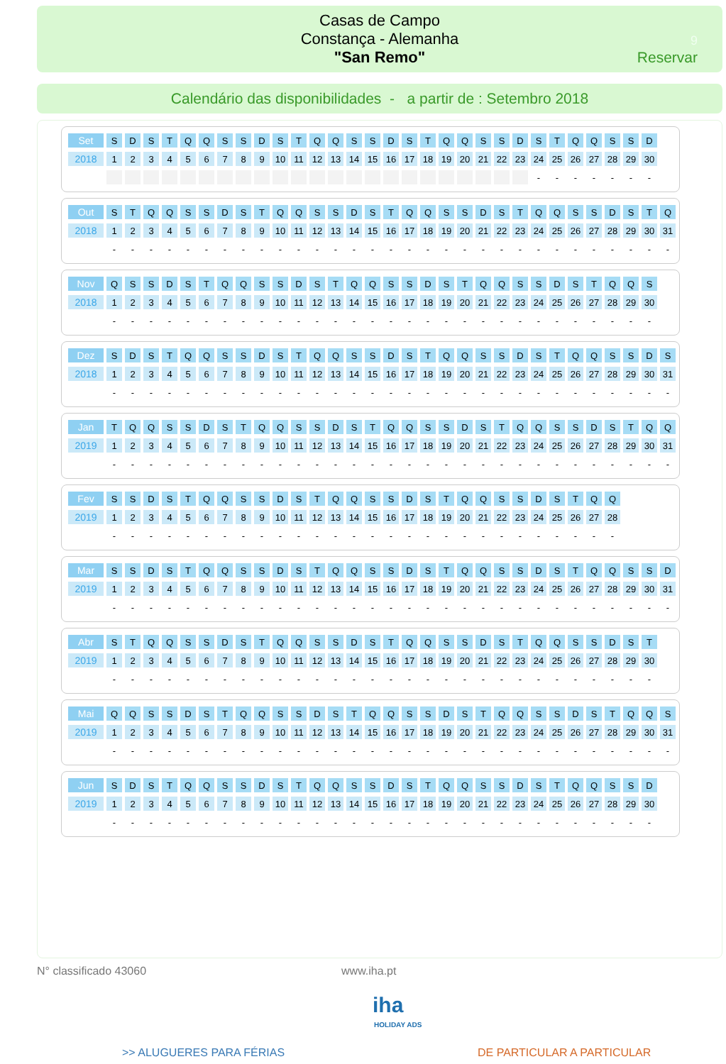Casas de Campo
Constança - Alemanha
"San Remo"
9
Reservar
Calendário das disponibilidades - a partir de : Setembro 2018
| Set | S | D | S | T | Q | Q | S | S | D | S | T | Q | Q | S | S | D | S | T | Q | Q | S | S | D | S | T | Q | Q | S | S | D |
| 2018 | 1 | 2 | 3 | 4 | 5 | 6 | 7 | 8 | 9 | 10 | 11 | 12 | 13 | 14 | 15 | 16 | 17 | 18 | 19 | 20 | 21 | 22 | 23 | 24 | 25 | 26 | 27 | 28 | 29 | 30 |
| | | | | | | | | | | | | | | | | | | | | | | | | - | - | - | - | - | - | - |
| Out | S | T | Q | Q | S | S | D | S | T | Q | Q | S | S | D | S | T | Q | Q | S | S | D | S | T | Q | Q | S | S | D | S | T | Q |
| 2018 | 1 | 2 | 3 | 4 | 5 | 6 | 7 | 8 | 9 | 10 | 11 | 12 | 13 | 14 | 15 | 16 | 17 | 18 | 19 | 20 | 21 | 22 | 23 | 24 | 25 | 26 | 27 | 28 | 29 | 30 | 31 |
| | - | - | - | - | - | - | - | - | - | - | - | - | - | - | - | - | - | - | - | - | - | - | - | - | - | - | - | - | - | - | - |
| Nov | Q | S | S | D | S | T | Q | Q | S | S | D | S | T | Q | Q | S | S | D | S | T | Q | Q | S | S | D | S | T | Q | Q | S |
| 2018 | 1 | 2 | 3 | 4 | 5 | 6 | 7 | 8 | 9 | 10 | 11 | 12 | 13 | 14 | 15 | 16 | 17 | 18 | 19 | 20 | 21 | 22 | 23 | 24 | 25 | 26 | 27 | 28 | 29 | 30 |
| | - | - | - | - | - | - | - | - | - | - | - | - | - | - | - | - | - | - | - | - | - | - | - | - | - | - | - | - | - | - |
| Dez | S | D | S | T | Q | Q | S | S | D | S | T | Q | Q | S | S | D | S | T | Q | Q | S | S | D | S | T | Q | Q | S | S | D | S |
| 2018 | 1 | 2 | 3 | 4 | 5 | 6 | 7 | 8 | 9 | 10 | 11 | 12 | 13 | 14 | 15 | 16 | 17 | 18 | 19 | 20 | 21 | 22 | 23 | 24 | 25 | 26 | 27 | 28 | 29 | 30 | 31 |
| | - | - | - | - | - | - | - | - | - | - | - | - | - | - | - | - | - | - | - | - | - | - | - | - | - | - | - | - | - | - | - |
| Jan | T | Q | Q | S | S | D | S | T | Q | Q | S | S | D | S | T | Q | Q | S | S | D | S | T | Q | Q | S | S | D | S | T | Q | Q |
| 2019 | 1 | 2 | 3 | 4 | 5 | 6 | 7 | 8 | 9 | 10 | 11 | 12 | 13 | 14 | 15 | 16 | 17 | 18 | 19 | 20 | 21 | 22 | 23 | 24 | 25 | 26 | 27 | 28 | 29 | 30 | 31 |
| | - | - | - | - | - | - | - | - | - | - | - | - | - | - | - | - | - | - | - | - | - | - | - | - | - | - | - | - | - | - | - |
| Fev | S | S | D | S | T | Q | Q | S | S | D | S | T | Q | Q | S | S | D | S | T | Q | Q | S | S | D | S | T | Q | Q |
| 2019 | 1 | 2 | 3 | 4 | 5 | 6 | 7 | 8 | 9 | 10 | 11 | 12 | 13 | 14 | 15 | 16 | 17 | 18 | 19 | 20 | 21 | 22 | 23 | 24 | 25 | 26 | 27 | 28 |
| | - | - | - | - | - | - | - | - | - | - | - | - | - | - | - | - | - | - | - | - | - | - | - | - | - | - | - | - |
| Mar | S | S | D | S | T | Q | Q | S | S | D | S | T | Q | Q | S | S | D | S | T | Q | Q | S | S | D | S | T | Q | Q | S | S | D |
| 2019 | 1 | 2 | 3 | 4 | 5 | 6 | 7 | 8 | 9 | 10 | 11 | 12 | 13 | 14 | 15 | 16 | 17 | 18 | 19 | 20 | 21 | 22 | 23 | 24 | 25 | 26 | 27 | 28 | 29 | 30 | 31 |
| | - | - | - | - | - | - | - | - | - | - | - | - | - | - | - | - | - | - | - | - | - | - | - | - | - | - | - | - | - | - | - |
| Abr | S | T | Q | Q | S | S | D | S | T | Q | Q | S | S | D | S | T | Q | Q | S | S | D | S | T | Q | Q | S | S | D | S | T |
| 2019 | 1 | 2 | 3 | 4 | 5 | 6 | 7 | 8 | 9 | 10 | 11 | 12 | 13 | 14 | 15 | 16 | 17 | 18 | 19 | 20 | 21 | 22 | 23 | 24 | 25 | 26 | 27 | 28 | 29 | 30 |
| | - | - | - | - | - | - | - | - | - | - | - | - | - | - | - | - | - | - | - | - | - | - | - | - | - | - | - | - | - | - |
| Mai | Q | Q | S | S | D | S | T | Q | Q | S | S | D | S | T | Q | Q | S | S | D | S | T | Q | Q | S | S | D | S | T | Q | Q | S |
| 2019 | 1 | 2 | 3 | 4 | 5 | 6 | 7 | 8 | 9 | 10 | 11 | 12 | 13 | 14 | 15 | 16 | 17 | 18 | 19 | 20 | 21 | 22 | 23 | 24 | 25 | 26 | 27 | 28 | 29 | 30 | 31 |
| | - | - | - | - | - | - | - | - | - | - | - | - | - | - | - | - | - | - | - | - | - | - | - | - | - | - | - | - | - | - | - |
| Jun | S | D | S | T | Q | Q | S | S | D | S | T | Q | Q | S | S | D | S | T | Q | Q | S | S | D | S | T | Q | Q | S | S | D |
| 2019 | 1 | 2 | 3 | 4 | 5 | 6 | 7 | 8 | 9 | 10 | 11 | 12 | 13 | 14 | 15 | 16 | 17 | 18 | 19 | 20 | 21 | 22 | 23 | 24 | 25 | 26 | 27 | 28 | 29 | 30 |
| | - | - | - | - | - | - | - | - | - | - | - | - | - | - | - | - | - | - | - | - | - | - | - | - | - | - | - | - | - | - |
N° classificado 43060 www.iha.pt
iha
HOLIDAY ADS
>> ALUGUERES PARA FÉRIAS DE PARTICULAR A PARTICULAR